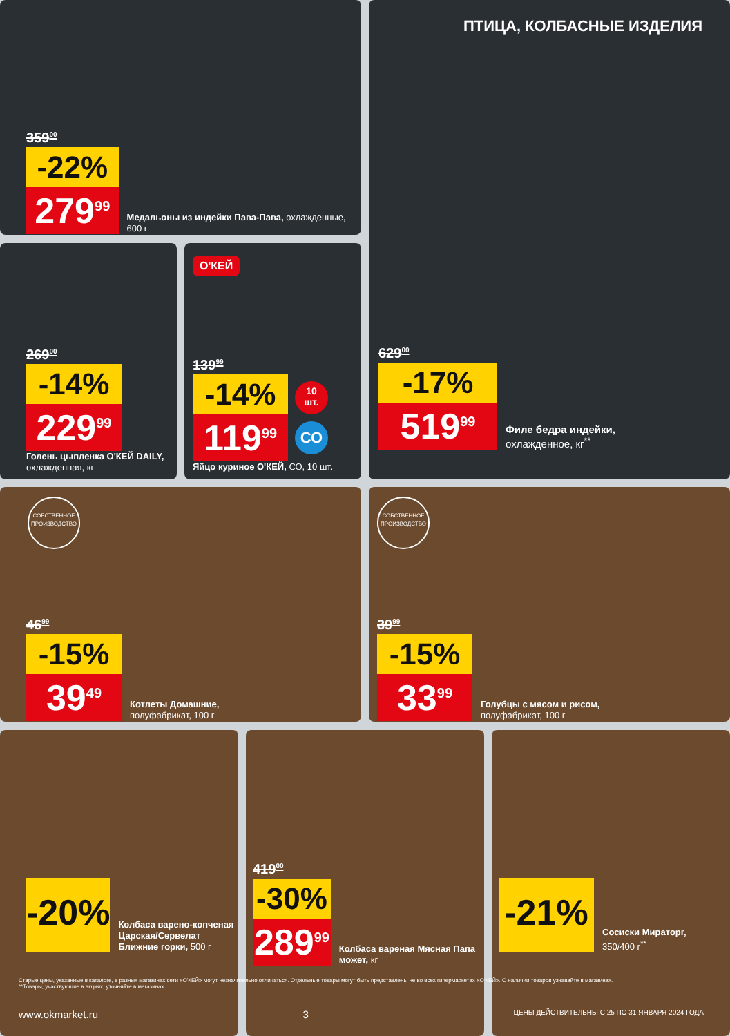359<sup>00</sup>
-22%
279<sup>99</sup>
Медальоны из индейки Пава-Пава, охлажденные, 600 г
ПТИЦА, КОЛБАСНЫЕ ИЗДЕЛИЯ
629<sup>00</sup>
-17%
519<sup>99</sup>
Филе бедра индейки,
охлажденное, кг<sup>**</sup>
269<sup>00</sup>
-14%
229<sup>99</sup>
Голень цыпленка O'КЕЙ DAILY, охлажденная, кг
О'КЕЙ
139<sup>99</sup>
-14%
119<sup>99</sup>
Яйцо куриное О'КЕЙ, СО, 10 шт.
10
шт.
СО
СОБСТВЕННОЕ ПРОИЗВОДСТВО
46<sup>99</sup>
-15%
39<sup>49</sup>
Котлеты Домашние,
полуфабрикат, 100 г
СОБСТВЕННОЕ ПРОИЗВОДСТВО
39<sup>99</sup>
-15%
33<sup>99</sup>
Голубцы с мясом и рисом,
полуфабрикат, 100 г
-20%
Колбаса варено-копченая Царская/Сервелат Ближние горки, 500 г
419<sup>00</sup>
-30%
289<sup>99</sup>
Колбаса вареная Мясная Папа может, кг
-21%
Сосиски Мираторг,
350/400 г<sup>**</sup>
Старые цены, указанные в каталоге, в разных магазинах сети «О'КЕЙ» могут незначительно отличаться. Отдельные товары могут быть представлены не во всех гипермаркетах «О'КЕЙ». О наличии товаров узнавайте в магазинах.
**Товары, участвующие в акциях, уточняйте в магазинах.
www.okmarket.ru 3 ЦЕНЫ ДЕЙСТВИТЕЛЬНЫ С 25 ПО 31 ЯНВАРЯ 2024 ГОДА